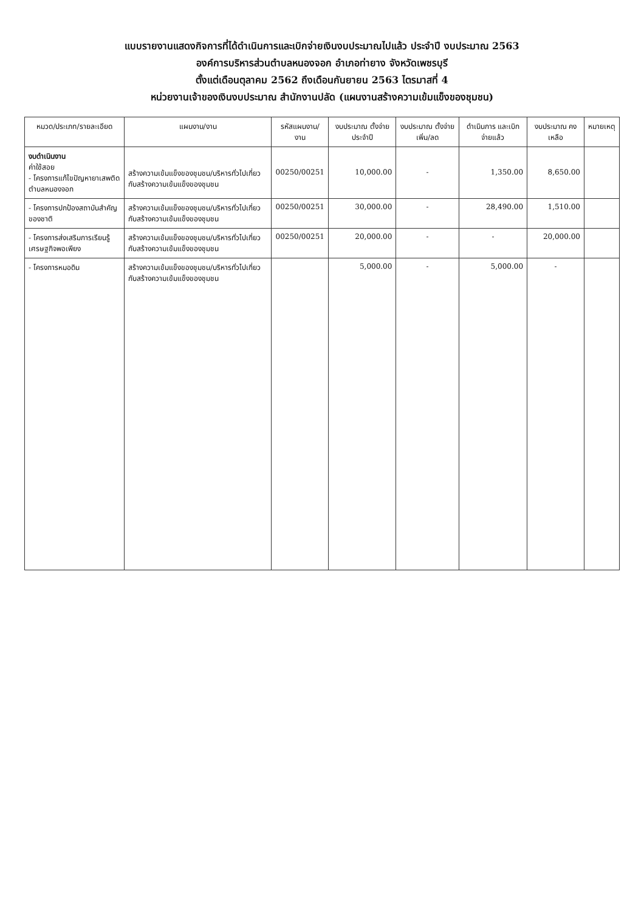แบบรายงานแสดงกิจการที่ได้ดำเนินการและเบิกจ่ายเงินงบประมาณไปแล้ว ประจำปี งบประมาณ 2563
องค์การบริหารส่วนตำบลหนองจอก อำเภอท่ายาง จังหวัดเพชรบุรี
ตั้งแต่เดือนตุลาคม 2562 ถึงเดือนกันยายน 2563 ไตรมาสที่ 4
หน่วยงานเจ้าของเงินงบประมาณ สำนักงานปลัด (แผนงานสร้างความเข้มแข็งของชุมชน)
| หมวด/ประเภท/รายละเอียด | แผนงาน/งาน | รหัสแผนงาน/งาน | งบประมาณ ตั้งจ่ายประจำปี | งบประมาณ ตั้งจ่ายเพิ่ม/ลด | ดำเนินการ และเบิกจ่ายแล้ว | งบประมาณ คงเหลือ | หมายเหตุ |
| --- | --- | --- | --- | --- | --- | --- | --- |
| งบดำเนินงาน ค่าใช้สอย - โครงการแก้ไขปัญหายาเสพติดตำบลหนองจอก | สร้างความเข้มแข็งของชุมชน/บริหารทั่วไปเกี่ยวกับสร้างความเข้มแข็งของชุมชน | 00250/00251 | 10,000.00 | - | 1,350.00 | 8,650.00 | |
| - โครงการปกป้องสถาบันสำคัญของชาติ | สร้างความเข้มแข็งของชุมชน/บริหารทั่วไปเกี่ยวกับสร้างความเข้มแข็งของชุมชน | 00250/00251 | 30,000.00 | - | 28,490.00 | 1,510.00 | |
| - โครงการส่งเสริมการเรียนรู้เศรษฐกิจพอเพียง | สร้างความเข้มแข็งของชุมชน/บริหารทั่วไปเกี่ยวกับสร้างความเข้มแข็งของชุมชน | 00250/00251 | 20,000.00 | - | - | 20,000.00 | |
| - โครงการหมอดิน | สร้างความเข้มแข็งของชุมชน/บริหารทั่วไปเกี่ยวกับสร้างความเข้มแข็งของชุมชน | | 5,000.00 | - | 5,000.00 | - | |